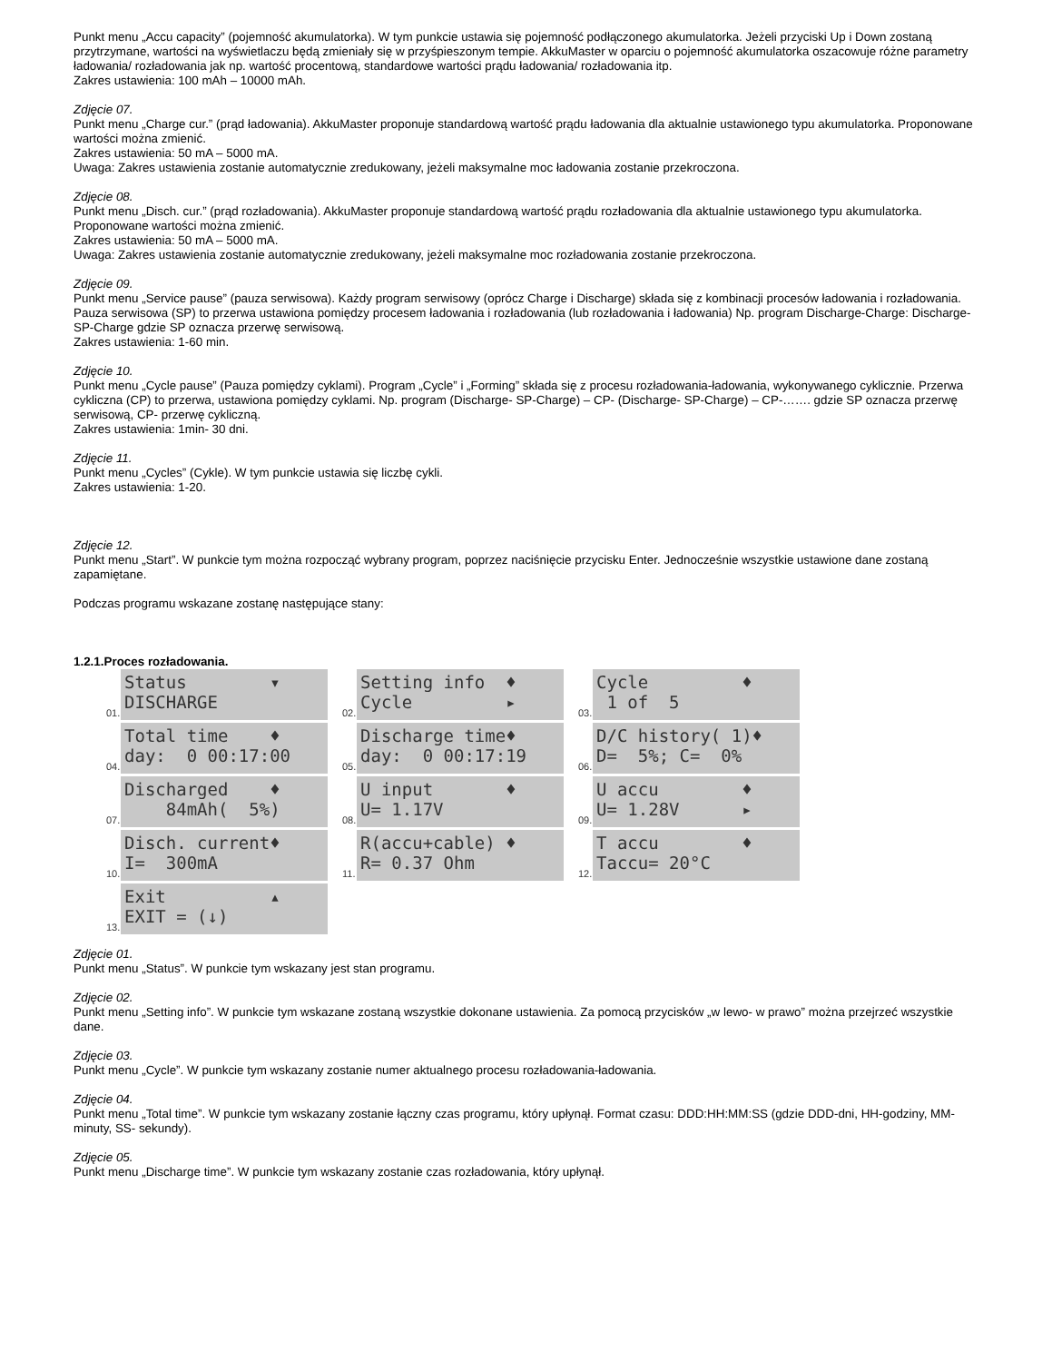Punkt menu „Accu capacity” (pojemność akumulatorka). W tym punkcie ustawia się pojemność podłączonego akumulatorka. Jeżeli przyciski Up i Down zostaną przytrzymane, wartości na wyświetlaczu będą zmieniały się w przyśpieszonym tempie. AkkuMaster w oparciu o pojemność akumulatorka oszacowuje różne parametry ładowania/ rozładowania jak np. wartość procentową, standardowe wartości prądu ładowania/ rozładowania itp.
Zakres ustawienia: 100 mAh – 10000 mAh.
Zdjęcie 07.
Punkt menu „Charge cur.” (prąd ładowania). AkkuMaster proponuje standardową wartość prądu ładowania dla aktualnie ustawionego typu akumulatorka. Proponowane wartości można zmienić.
Zakres ustawienia: 50 mA – 5000 mA.
Uwaga: Zakres ustawienia zostanie automatycznie zredukowany, jeżeli maksymalne moc ładowania zostanie przekroczona.
Zdjęcie 08.
Punkt menu „Disch. cur.” (prąd rozładowania). AkkuMaster proponuje standardową wartość prądu rozładowania dla aktualnie ustawionego typu akumulatorka. Proponowane wartości można zmienić.
Zakres ustawienia: 50 mA – 5000 mA.
Uwaga: Zakres ustawienia zostanie automatycznie zredukowany, jeżeli maksymalne moc rozładowania zostanie przekroczona.
Zdjęcie 09.
Punkt menu „Service pause” (pauza serwisowa). Każdy program serwisowy (oprócz Charge i Discharge) składa się z kombinacji procesów ładowania i rozładowania. Pauza serwisowa (SP) to przerwa ustawiona pomiędzy procesem ładowania i rozładowania (lub rozładowania i ładowania) Np. program Discharge-Charge: Discharge- SP-Charge gdzie SP oznacza przerwę serwisową.
Zakres ustawienia: 1-60 min.
Zdjęcie 10.
Punkt menu „Cycle pause” (Pauza pomiędzy cyklami). Program „Cycle” i „Forming” składa się z procesu rozładowania-ładowania, wykonywanego cyklicznie. Przerwa cykliczna (CP) to przerwa, ustawiona pomiędzy cyklami. Np. program (Discharge- SP-Charge) – CP- (Discharge- SP-Charge) – CP-……. gdzie SP oznacza przerwę serwisową, CP- przerwę cykliczną.
Zakres ustawienia: 1min- 30 dni.
Zdjęcie 11.
Punkt menu „Cycles” (Cykle). W tym punkcie ustawia się liczbę cykli.
Zakres ustawienia: 1-20.
Zdjęcie 12.
Punkt menu „Start”. W punkcie tym można rozpocząć wybrany program, poprzez naciśnięcie przycisku Enter. Jednocześnie wszystkie ustawione dane zostaną zapamiętane.
Podczas programu wskazane zostanę następujące stany:
1.2.1.Proces rozładowania.
01.
Status ▾ DISCHARGE
02.
Setting info ♦ Cycle ▸
03.
Cycle ♦ 1 of 5
04.
Total time ♦ day: 0 00:17:00
05.
Discharge time♦ day: 0 00:17:19
06.
D/C history( 1)♦ D= 5%; C= 0%
07.
Discharged ♦ 84mAh( 5%)
08.
U input ♦ U= 1.17V
09.
U accu ♦ U= 1.28V ▸
10.
Disch. current♦ I= 300mA
11.
R(accu+cable) ♦ R= 0.37 Ohm
12.
T accu ♦ Taccu= 20°C
13.
Exit ▴ EXIT = (↓)
Zdjęcie 01.
Punkt menu „Status”. W punkcie tym wskazany jest stan programu.
Zdjęcie 02.
Punkt menu „Setting info”. W punkcie tym wskazane zostaną wszystkie dokonane ustawienia. Za pomocą przycisków „w lewo- w prawo” można przejrzeć wszystkie dane.
Zdjęcie 03.
Punkt menu „Cycle”. W punkcie tym wskazany zostanie numer aktualnego procesu rozładowania-ładowania.
Zdjęcie 04.
Punkt menu „Total time”. W punkcie tym wskazany zostanie łączny czas programu, który upłynął. Format czasu: DDD:HH:MM:SS (gdzie DDD-dni, HH-godziny, MM-minuty, SS- sekundy).
Zdjęcie 05.
Punkt menu „Discharge time”. W punkcie tym wskazany zostanie czas rozładowania, który upłynął.